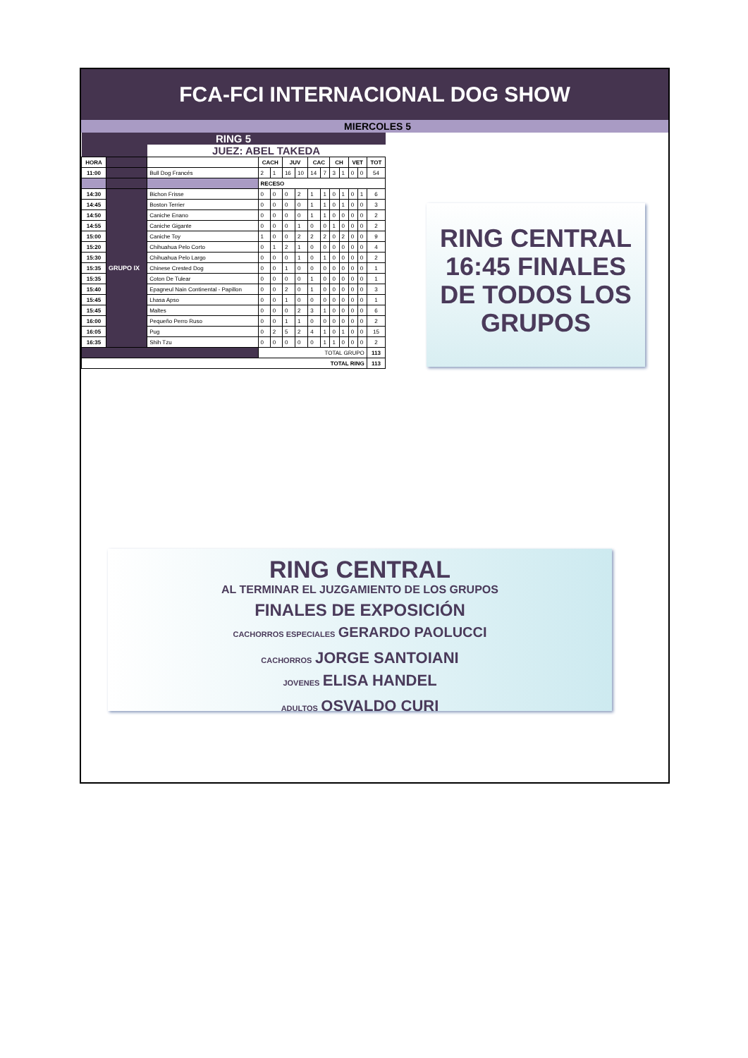FCA-FCI INTERNACIONAL DOG SHOW
MIERCOLES 5
| RING 5 | | | | | | | | | | | | | |
| | | JUEZ: ABEL TAKEDA | | | | | | | | | | | |
| HORA | | | CACH | | JUV | | CAC | | CH | | VET | | TOT |
| 11:00 | | Bull Dog Francés | 2 | 1 | 16 | 10 | 14 | 7 | 3 | 1 | 0 | 0 | 54 |
| | | | RECESO | | | | | | | | | | |
| 14:30 | GRUPO IX | Bichon Frisse | 0 | 0 | 0 | 2 | 1 | 1 | 0 | 1 | 0 | 1 | 6 |
| 14:45 | | Boston Terrier | 0 | 0 | 0 | 0 | 1 | 1 | 0 | 1 | 0 | 0 | 3 |
| 14:50 | | Caniche Enano | 0 | 0 | 0 | 0 | 1 | 1 | 0 | 0 | 0 | 0 | 2 |
| 14:55 | | Caniche Gigante | 0 | 0 | 0 | 1 | 0 | 0 | 1 | 0 | 0 | 0 | 2 |
| 15:00 | | Caniche Toy | 1 | 0 | 0 | 2 | 2 | 2 | 0 | 2 | 0 | 0 | 9 |
| 15:20 | | Chihuahua Pelo Corto | 0 | 1 | 2 | 1 | 0 | 0 | 0 | 0 | 0 | 0 | 4 |
| 15:30 | | Chihuahua Pelo Largo | 0 | 0 | 0 | 1 | 0 | 1 | 0 | 0 | 0 | 0 | 2 |
| 15:35 | | Chinese Crested Dog | 0 | 0 | 1 | 0 | 0 | 0 | 0 | 0 | 0 | 0 | 1 |
| 15:35 | | Coton De Tulear | 0 | 0 | 0 | 0 | 1 | 0 | 0 | 0 | 0 | 0 | 1 |
| 15:40 | | Epagneul Nain Continental - Papillon | 0 | 0 | 2 | 0 | 1 | 0 | 0 | 0 | 0 | 0 | 3 |
| 15:45 | | Lhasa Apso | 0 | 0 | 1 | 0 | 0 | 0 | 0 | 0 | 0 | 0 | 1 |
| 15:45 | | Maltes | 0 | 0 | 0 | 2 | 3 | 1 | 0 | 0 | 0 | 0 | 6 |
| 16:00 | | Pequeño Perro Ruso | 0 | 0 | 1 | 1 | 0 | 0 | 0 | 0 | 0 | 0 | 2 |
| 16:05 | | Pug | 0 | 2 | 5 | 2 | 4 | 1 | 0 | 1 | 0 | 0 | 15 |
| 16:35 | | Shih Tzu | 0 | 0 | 0 | 0 | 0 | 1 | 1 | 0 | 0 | 0 | 2 |
| | | | TOTAL GRUPO | | | | | | | | | | 113 |
| TOTAL RING | | | | | | | | | | | | | 113 |
RING CENTRAL
16:45 FINALES
DE TODOS LOS
GRUPOS
RING CENTRAL
AL TERMINAR EL JUZGAMIENTO DE LOS GRUPOS
FINALES DE EXPOSICIÓN
CACHORROS ESPECIALES GERARDO PAOLUCCI
CACHORROS JORGE SANTOIANI
JOVENES ELISA HANDEL
ADULTOS OSVALDO CURI